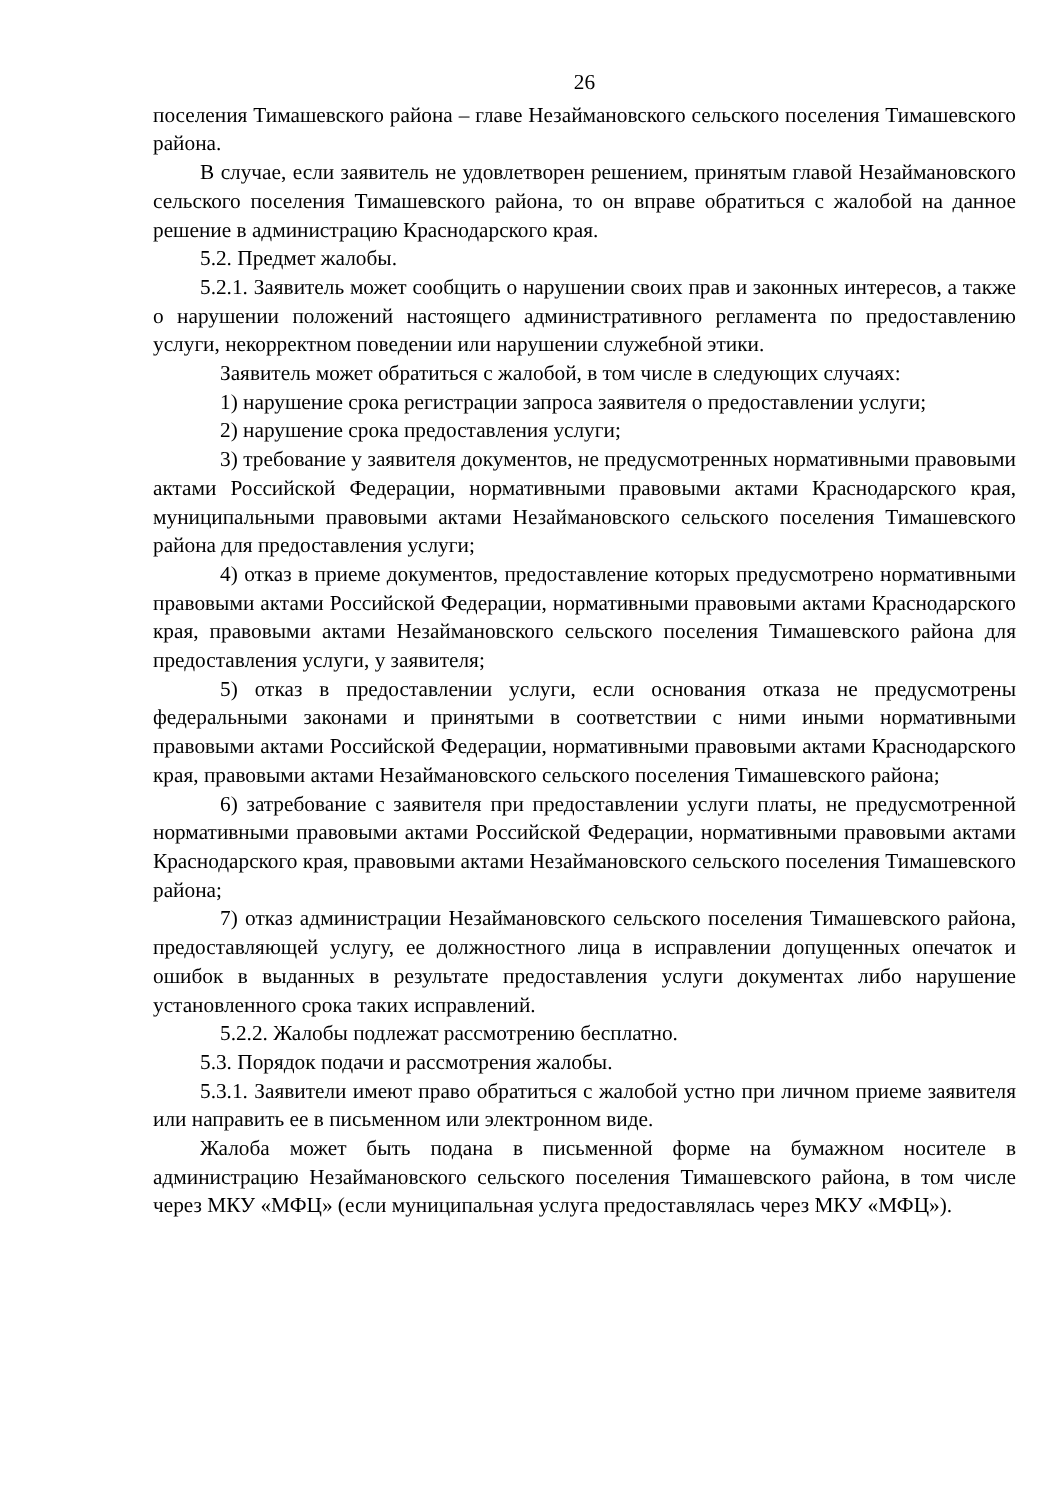26
поселения Тимашевского района – главе Незаймановского сельского поселения Тимашевского района.
В случае, если заявитель не удовлетворен решением, принятым главой Незаймановского сельского поселения Тимашевского района, то он вправе обратиться с жалобой на данное решение в администрацию Краснодарского края.
5.2. Предмет жалобы.
5.2.1. Заявитель может сообщить о нарушении своих прав и законных интересов, а также о нарушении положений настоящего административного регламента по предоставлению услуги, некорректном поведении или нарушении служебной этики.
Заявитель может обратиться с жалобой, в том числе в следующих случаях:
1) нарушение срока регистрации запроса заявителя о предоставлении услуги;
2) нарушение срока предоставления услуги;
3) требование у заявителя документов, не предусмотренных нормативными правовыми актами Российской Федерации, нормативными правовыми актами Краснодарского края, муниципальными правовыми актами Незаймановского сельского поселения Тимашевского района для предоставления услуги;
4) отказ в приеме документов, предоставление которых предусмотрено нормативными правовыми актами Российской Федерации, нормативными правовыми актами Краснодарского края, правовыми актами Незаймановского сельского поселения Тимашевского района для предоставления услуги, у заявителя;
5) отказ в предоставлении услуги, если основания отказа не предусмотрены федеральными законами и принятыми в соответствии с ними иными нормативными правовыми актами Российской Федерации, нормативными правовыми актами Краснодарского края, правовыми актами Незаймановского сельского поселения Тимашевского района;
6) затребование с заявителя при предоставлении услуги платы, не предусмотренной нормативными правовыми актами Российской Федерации, нормативными правовыми актами Краснодарского края, правовыми актами Незаймановского сельского поселения Тимашевского района;
7) отказ администрации Незаймановского сельского поселения Тимашевского района, предоставляющей услугу, ее должностного лица в исправлении допущенных опечаток и ошибок в выданных в результате предоставления услуги документах либо нарушение установленного срока таких исправлений.
5.2.2. Жалобы подлежат рассмотрению бесплатно.
5.3. Порядок подачи и рассмотрения жалобы.
5.3.1. Заявители имеют право обратиться с жалобой устно при личном приеме заявителя или направить ее в письменном или электронном виде.
Жалоба может быть подана в письменной форме на бумажном носителе в администрацию Незаймановского сельского поселения Тимашевского района, в том числе через МКУ «МФЦ» (если муниципальная услуга предоставлялась через МКУ «МФЦ»).